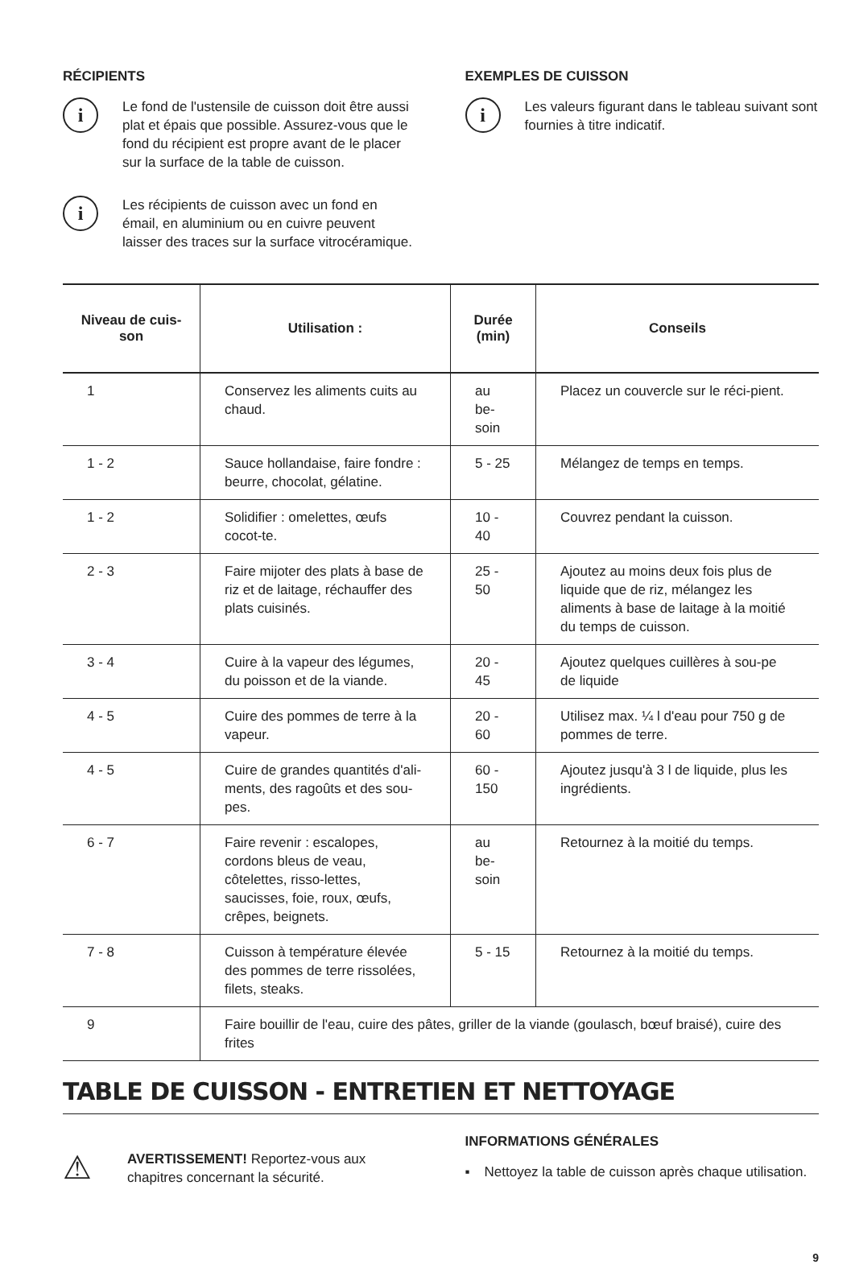RÉCIPIENTS
i
Le fond de l'ustensile de cuisson doit être aussi plat et épais que possible. Assurez-vous que le fond du récipient est propre avant de le placer sur la surface de la table de cuisson.
i
Les récipients de cuisson avec un fond en émail, en aluminium ou en cuivre peuvent laisser des traces sur la surface vitrocéramique.
EXEMPLES DE CUISSON
i
Les valeurs figurant dans le tableau suivant sont fournies à titre indicatif.
| Niveau de cuis-son | Utilisation : | Durée (min) | Conseils |
| --- | --- | --- | --- |
| 1 | Conservez les aliments cuits au chaud. | au be-soin | Placez un couvercle sur le réci-pient. |
| 1 - 2 | Sauce hollandaise, faire fondre : beurre, chocolat, gélatine. | 5 - 25 | Mélangez de temps en temps. |
| 1 - 2 | Solidifier : omelettes, œufs cocot-te. | 10 - 40 | Couvrez pendant la cuisson. |
| 2 - 3 | Faire mijoter des plats à base de riz et de laitage, réchauffer des plats cuisinés. | 25 - 50 | Ajoutez au moins deux fois plus de liquide que de riz, mélangez les aliments à base de laitage à la moitié du temps de cuisson. |
| 3 - 4 | Cuire à la vapeur des légumes, du poisson et de la viande. | 20 - 45 | Ajoutez quelques cuillères à sou-pe de liquide |
| 4 - 5 | Cuire des pommes de terre à la vapeur. | 20 - 60 | Utilisez max. ¼ l d'eau pour 750 g de pommes de terre. |
| 4 - 5 | Cuire de grandes quantités d'ali-ments, des ragoûts et des sou-pes. | 60 - 150 | Ajoutez jusqu'à 3 l de liquide, plus les ingrédients. |
| 6 - 7 | Faire revenir : escalopes, cordons bleus de veau, côtelettes, risso-lettes, saucisses, foie, roux, œufs, crêpes, beignets. | au be-soin | Retournez à la moitié du temps. |
| 7 - 8 | Cuisson à température élevée des pommes de terre rissolées, filets, steaks. | 5 - 15 | Retournez à la moitié du temps. |
| 9 | Faire bouillir de l'eau, cuire des pâtes, griller de la viande (goulasch, bœuf braisé), cuire des frites | | |
TABLE DE CUISSON - ENTRETIEN ET NETTOYAGE
⚠
AVERTISSEMENT! Reportez-vous aux chapitres concernant la sécurité.
INFORMATIONS GÉNÉRALES
▪ Nettoyez la table de cuisson après chaque utilisation.
9